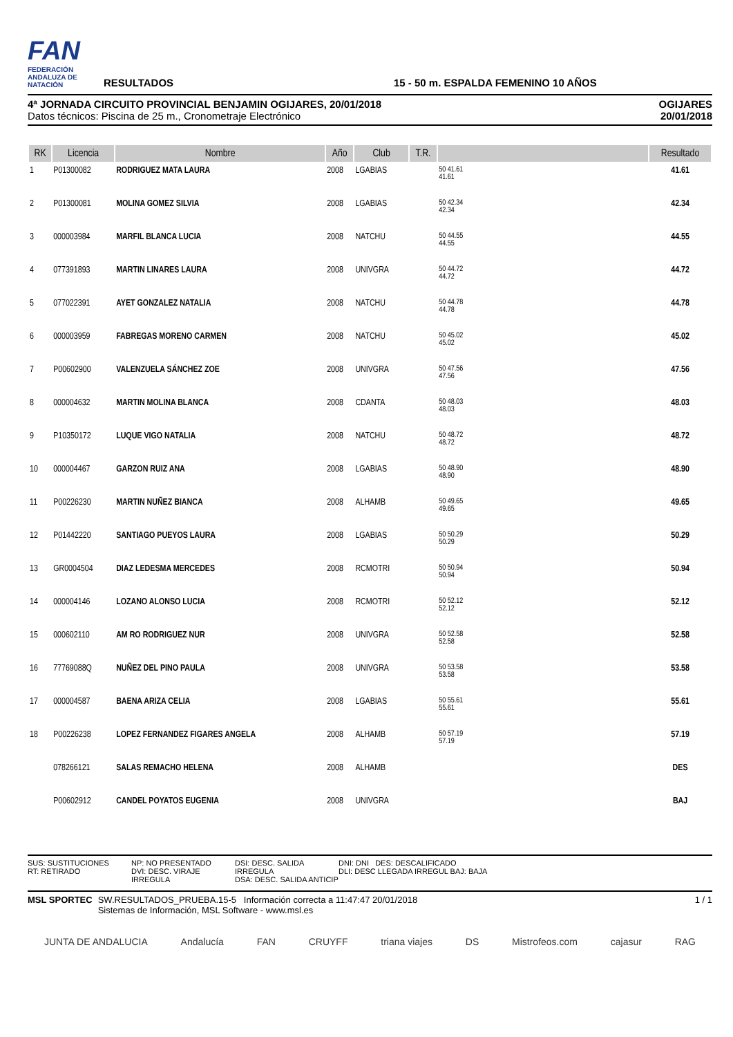FAN
FEDERACIÓN ANDALUZA DE NATACIÓN
RESULTADOS
15 - 50 m. ESPALDA FEMENINO 10 AÑOS
4ª JORNADA CIRCUITO PROVINCIAL BENJAMIN OGIJARES, 20/01/2018
Datos técnicos: Piscina de 25 m., Cronometraje Electrónico
OGIJARES
20/01/2018
| RK | Licencia | Nombre | Año | Club | T.R. | | Resultado |
| --- | --- | --- | --- | --- | --- | --- | --- |
| 1 | P01300082 | RODRIGUEZ MATA LAURA | 2008 | LGABIAS | | 50 41.61 41.61 | 41.61 |
| 2 | P01300081 | MOLINA GOMEZ SILVIA | 2008 | LGABIAS | | 50 42.34 42.34 | 42.34 |
| 3 | 000003984 | MARFIL BLANCA LUCIA | 2008 | NATCHU | | 50 44.55 44.55 | 44.55 |
| 4 | 077391893 | MARTIN LINARES LAURA | 2008 | UNIVGRA | | 50 44.72 44.72 | 44.72 |
| 5 | 077022391 | AYET GONZALEZ NATALIA | 2008 | NATCHU | | 50 44.78 44.78 | 44.78 |
| 6 | 000003959 | FABREGAS MORENO CARMEN | 2008 | NATCHU | | 50 45.02 45.02 | 45.02 |
| 7 | P00602900 | VALENZUELA SÁNCHEZ ZOE | 2008 | UNIVGRA | | 50 47.56 47.56 | 47.56 |
| 8 | 000004632 | MARTIN MOLINA BLANCA | 2008 | CDANTA | | 50 48.03 48.03 | 48.03 |
| 9 | P10350172 | LUQUE VIGO NATALIA | 2008 | NATCHU | | 50 48.72 48.72 | 48.72 |
| 10 | 000004467 | GARZON RUIZ ANA | 2008 | LGABIAS | | 50 48.90 48.90 | 48.90 |
| 11 | P00226230 | MARTIN NUÑEZ BIANCA | 2008 | ALHAMB | | 50 49.65 49.65 | 49.65 |
| 12 | P01442220 | SANTIAGO PUEYOS LAURA | 2008 | LGABIAS | | 50 50.29 50.29 | 50.29 |
| 13 | GR0004504 | DIAZ LEDESMA MERCEDES | 2008 | RCMOTRI | | 50 50.94 50.94 | 50.94 |
| 14 | 000004146 | LOZANO ALONSO LUCIA | 2008 | RCMOTRI | | 50 52.12 52.12 | 52.12 |
| 15 | 000602110 | AM RO RODRIGUEZ NUR | 2008 | UNIVGRA | | 50 52.58 52.58 | 52.58 |
| 16 | 77769088Q | NUÑEZ DEL PINO PAULA | 2008 | UNIVGRA | | 50 53.58 53.58 | 53.58 |
| 17 | 000004587 | BAENA ARIZA CELIA | 2008 | LGABIAS | | 50 55.61 55.61 | 55.61 |
| 18 | P00226238 | LOPEZ FERNANDEZ FIGARES ANGELA | 2008 | ALHAMB | | 50 57.19 57.19 | 57.19 |
| | 078266121 | SALAS REMACHO HELENA | 2008 | ALHAMB | | | DES |
| | P00602912 | CANDEL POYATOS EUGENIA | 2008 | UNIVGRA | | | BAJ |
SUS: SUSTITUCIONES
RT: RETIRADO
NP: NO PRESENTADO
DVI: DESC. VIRAJE IRREGULA
DSI: DESC. SALIDA IRREGULA
DSA: DESC. SALIDA ANTICIP
DNI: DNI DES: DESCALIFICADO
DLI: DESC LLEGADA IRREGUL BAJ: BAJA
MSL SPORTEC SW.RESULTADOS_PRUEBA.15-5 Información correcta a 11:47:47 20/01/2018
Sistemas de Información, MSL Software - www.msl.es
1 / 1
JUNTA DE ANDALUCIA Andalucía FAN CRUYFF triana viajes DS Mistrofeos.com cajasur RAG